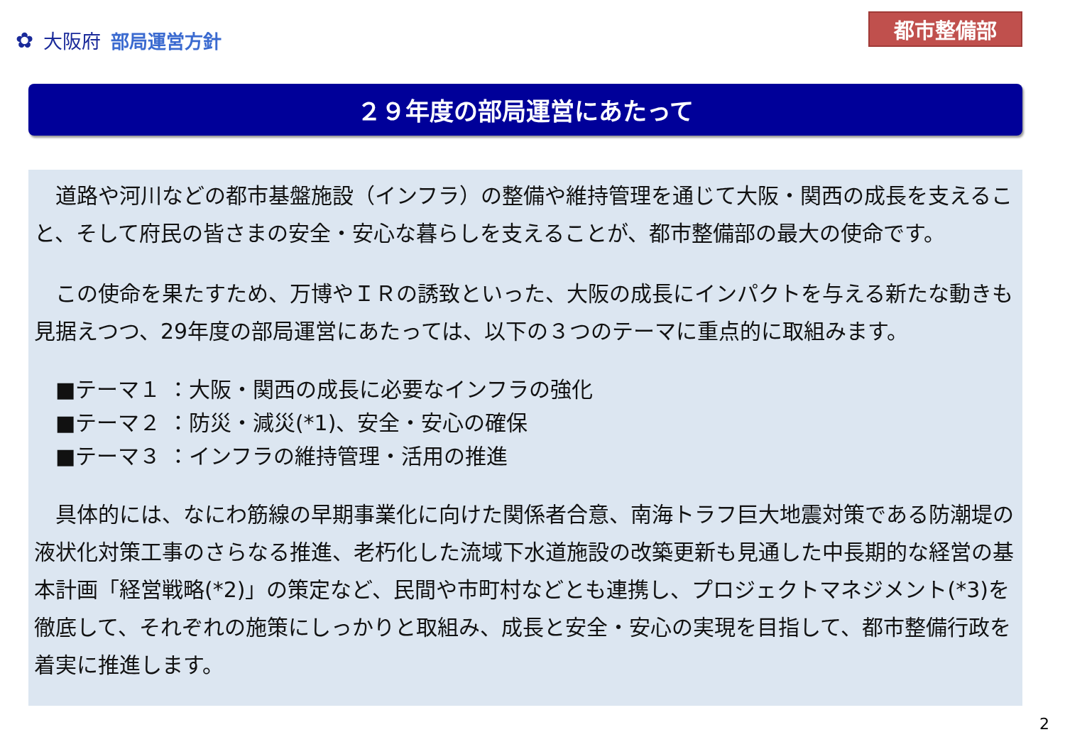✿ 大阪府 部局運営方針
都市整備部
２９年度の部局運営にあたって
　道路や河川などの都市基盤施設（インフラ）の整備や維持管理を通じて大阪・関西の成長を支えること、そして府民の皆さまの安全・安心な暮らしを支えることが、都市整備部の最大の使命です。
　この使命を果たすため、万博やＩＲの誘致といった、大阪の成長にインパクトを与える新たな動きも見据えつつ、29年度の部局運営にあたっては、以下の３つのテーマに重点的に取組みます。
■テーマ１ ：大阪・関西の成長に必要なインフラの強化
■テーマ２ ：防災・減災(*1)、安全・安心の確保
■テーマ３ ：インフラの維持管理・活用の推進
　具体的には、なにわ筋線の早期事業化に向けた関係者合意、南海トラフ巨大地震対策である防潮堤の液状化対策工事のさらなる推進、老朽化した流域下水道施設の改築更新も見通した中長期的な経営の基本計画「経営戦略(*2)」の策定など、民間や市町村などとも連携し、プロジェクトマネジメント(*3)を徹底して、それぞれの施策にしっかりと取組み、成長と安全・安心の実現を目指して、都市整備行政を着実に推進します。
2